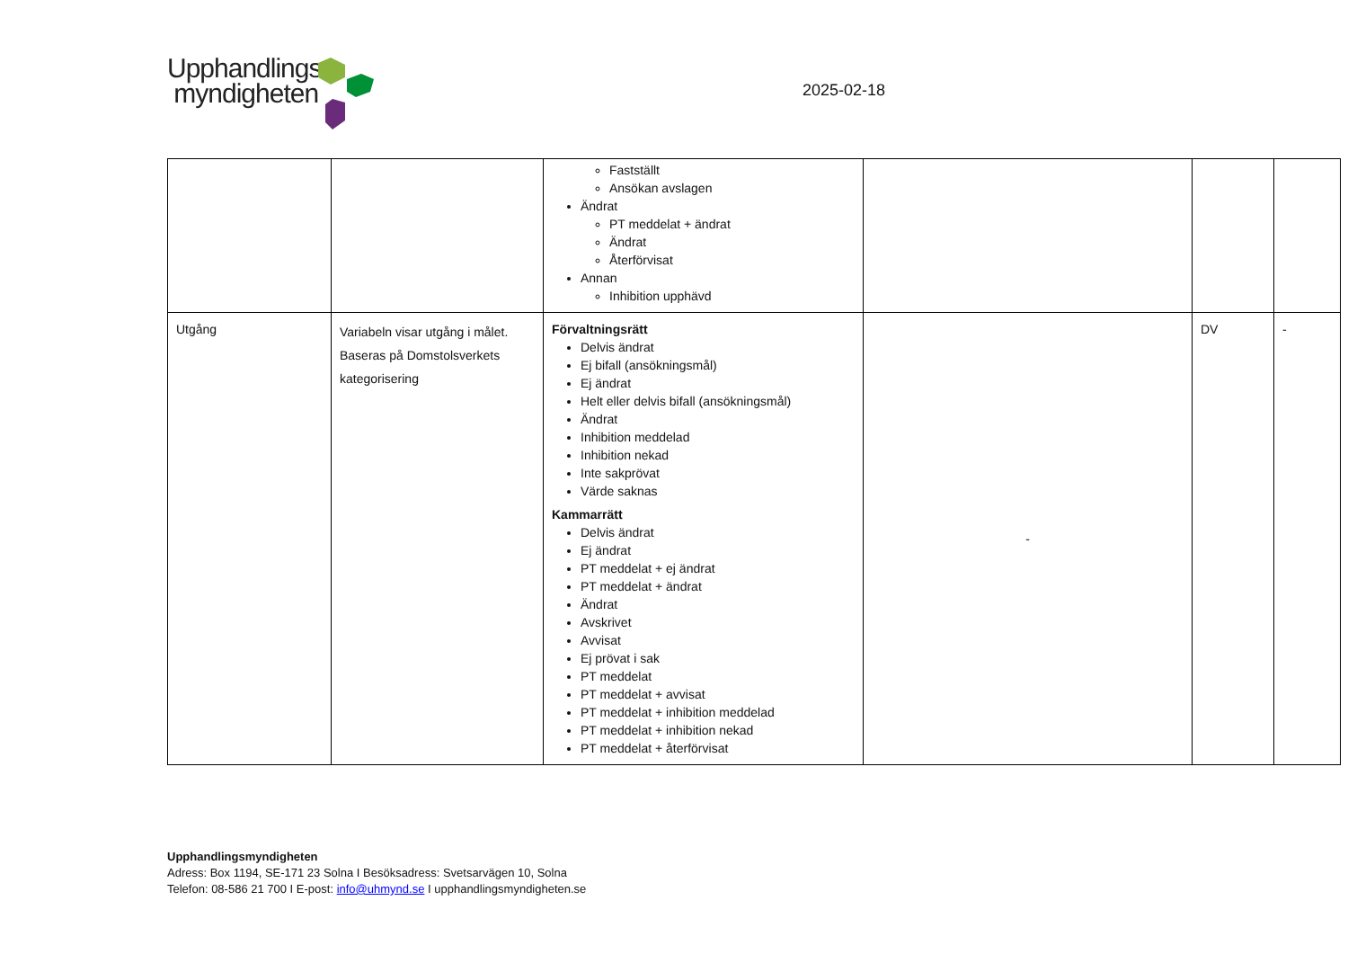Upphandlings
myndigheten
2025-02-18
| | | Fastställt Ansökan avslagen Ändrat PT meddelat + ändrat Ändrat Återförvisat Annan Inhibition upphävd | | | |
| Utgång | Variabeln visar utgång i målet. Baseras på Domstolsverkets kategorisering | Förvaltningsrätt Delvis ändrat Ej bifall (ansökningsmål) Ej ändrat Helt eller delvis bifall (ansökningsmål) Ändrat Inhibition meddelad Inhibition nekad Inte sakprövat Värde saknas Kammarrätt Delvis ändrat Ej ändrat PT meddelat + ej ändrat PT meddelat + ändrat Ändrat Avskrivet Avvisat Ej prövat i sak PT meddelat PT meddelat + avvisat PT meddelat + inhibition meddelad PT meddelat + inhibition nekad PT meddelat + återförvisat | - | DV | - |
Upphandlingsmyndigheten
Adress: Box 1194, SE-171 23 Solna I Besöksadress: Svetsarvägen 10, Solna
Telefon: 08-586 21 700 I E-post: info@uhmynd.se I upphandlingsmyndigheten.se